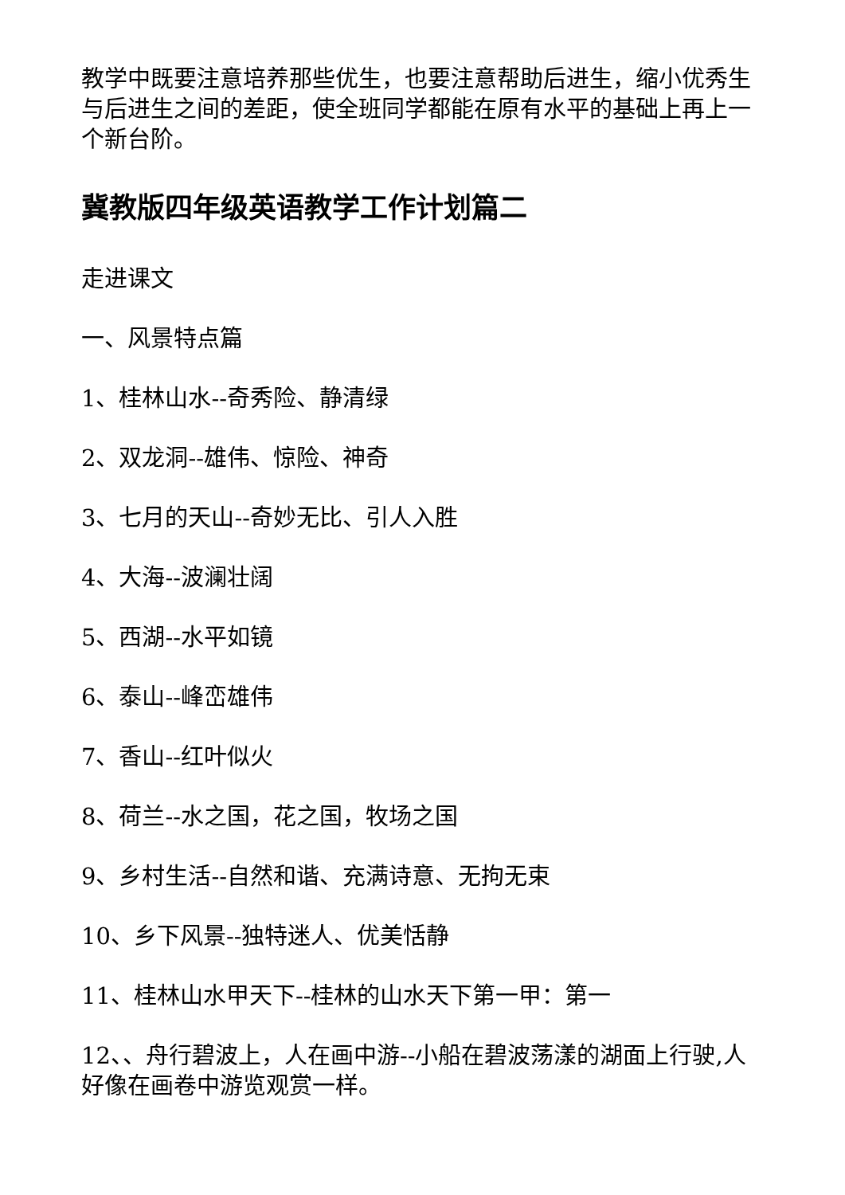教学中既要注意培养那些优生，也要注意帮助后进生，缩小优秀生与后进生之间的差距，使全班同学都能在原有水平的基础上再上一个新台阶。
冀教版四年级英语教学工作计划篇二
走进课文
一、风景特点篇
1、桂林山水--奇秀险、静清绿
2、双龙洞--雄伟、惊险、神奇
3、七月的天山--奇妙无比、引人入胜
4、大海--波澜壮阔
5、西湖--水平如镜
6、泰山--峰峦雄伟
7、香山--红叶似火
8、荷兰--水之国，花之国，牧场之国
9、乡村生活--自然和谐、充满诗意、无拘无束
10、乡下风景--独特迷人、优美恬静
11、桂林山水甲天下--桂林的山水天下第一甲：第一
12、、舟行碧波上，人在画中游--小船在碧波荡漾的湖面上行驶,人好像在画卷中游览观赏一样。